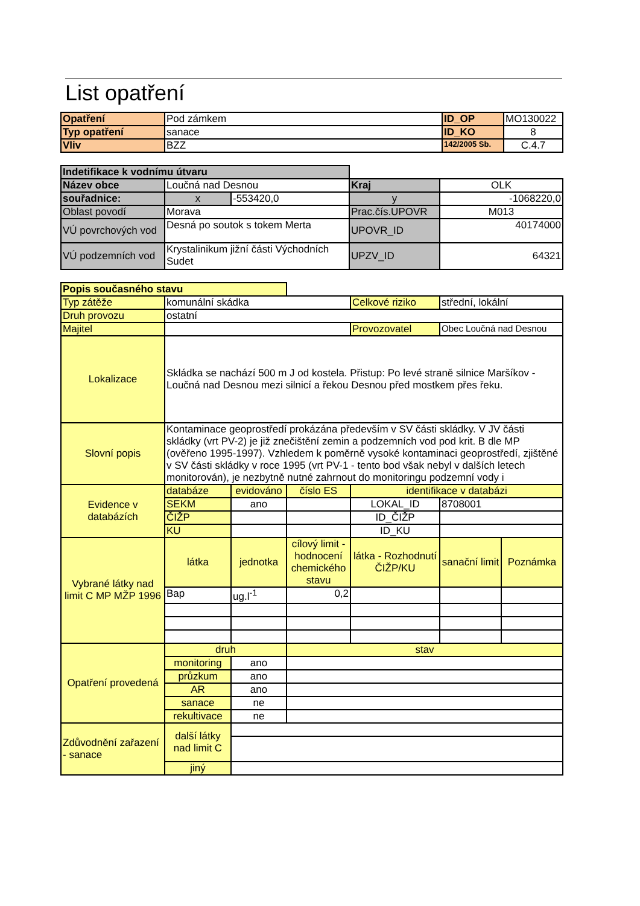List opatření
| Opatření | Pod zámkem | ID_OP | MO130022 |
| Typ opatření | sanace | ID_KO | 8 |
| Vliv | BZZ | 142/2005 Sb. | C.4.7 |
| Indetifikace k vodnímu útvaru | | | | |
| Název obce | Loučná nad Desnou | | Kraj | OLK |
| souřadnice: | x | -553420,0 | y | -1068220,0 |
| Oblast povodí | Morava | | Prac.čís.UPOVR | M013 |
| VÚ povrchových vod | Desná po soutok s tokem Merta | | UPOVR_ID | 40174000 |
| VÚ podzemních vod | Krystalinikum jižní části Východních Sudet | | UPZV_ID | 64321 |
| Popis současného stavu | | | | | | |
| Typ zátěže | komunální skádka | | | Celkové riziko | střední, lokální | |
| Druh provozu | ostatní | | | | | |
| Majitel | | | | Provozovatel | Obec Loučná nad Desnou | |
| Lokalizace | Skládka se nachází 500 m J od kostela. Přistup: Po levé straně silnice Maršíkov - Loučná nad Desnou mezi silnicí a řekou Desnou před mostkem přes řeku. | | | | | |
| Slovní popis | Kontaminace geoprostředí prokázána především v SV části skládky. V JV části skládky (vrt PV-2) je již znečištění zemin a podzemních vod pod krit. B dle MP (ověřeno 1995-1997). Vzhledem k poměrně vysoké kontaminaci geoprostředí, zjištěné v SV části skládky v roce 1995 (vrt PV-1 - tento bod však nebyl v dalších letech monitorován), je nezbytně nutné zahrnout do monitoringu podzemní vody i | | | | | |
| Evidence v databázích | databáze | evidováno | číslo ES | identifikace v databázi | | |
| | SEKM | ano | | LOKAL_ID | 8708001 | |
| | ČIŽP | | | ID_ČIŽP | | |
| | KU | | | ID_KU | | |
| Vybrané látky nad limit C MP MŽP 1996 | látka | jednotka | cílový limit - hodnocení chemického stavu | látka - Rozhodnutí ČIŽP/KU | sanační limit | Poznámka |
| | Bap | ug.l<sup>-1</sup> | 0,2 | | | |
| Opatření provedená | druh | | stav | | | |
| | monitoring | ano | | | | |
| | průzkum | ano | | | | |
| | AR | ano | | | | |
| | sanace | ne | | | | |
| | rekultivace | ne | | | | |
| Zdůvodnění zařazení - sanace | další látky nad limit C | | | | | |
| | jiný | | | | | |